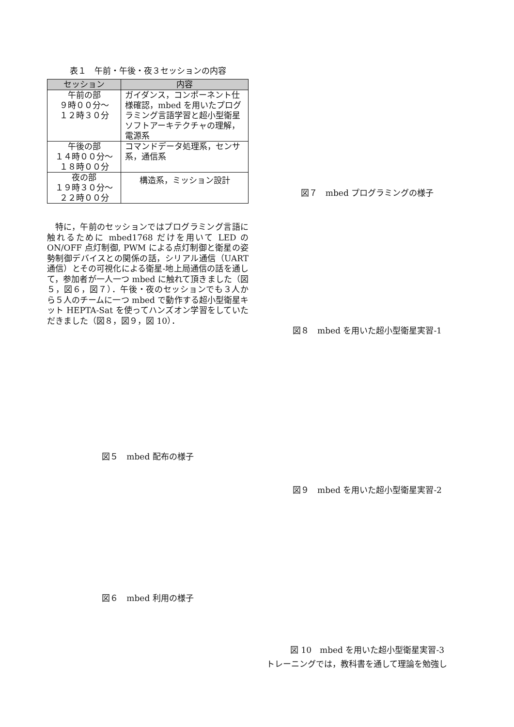表１　午前・午後・夜３セッションの内容
| セッション | 内容 |
| --- | --- |
| 午前の部 ９時００分～ １２時３０分 | ガイダンス，コンポーネント仕様確認，mbed を用いたプログラミング言語学習と超小型衛星ソフトアーキテクチャの理解，電源系 |
| 午後の部 １４時００分～ １８時００分 | コマンドデータ処理系，センサ系，通信系 |
| 夜の部 １９時３０分～ ２２時００分 | 構造系，ミッション設計 |
特に，午前のセッションではプログラミング言語に触れるために mbed1768 だけを用いて LED の ON/OFF 点灯制御, PWM による点灯制御と衛星の姿勢制御デバイスとの関係の話，シリアル通信（UART 通信）とその可視化による衛星-地上局通信の話を通して，参加者が一人一つ mbed に触れて頂きました（図５，図６，図７）．午後・夜のセッションでも３人から５人のチームに一つ mbed で動作する超小型衛星キット HEPTA-Sat を使ってハンズオン学習をしていただきました（図８，図９，図 10）．
図５　mbed 配布の様子
図６　mbed 利用の様子
図７　mbed プログラミングの様子
図８　mbed を用いた超小型衛星実習-1
図９　mbed を用いた超小型衛星実習-2
図 10　mbed を用いた超小型衛星実習-3
トレーニングでは，教科書を通して理論を勉強し